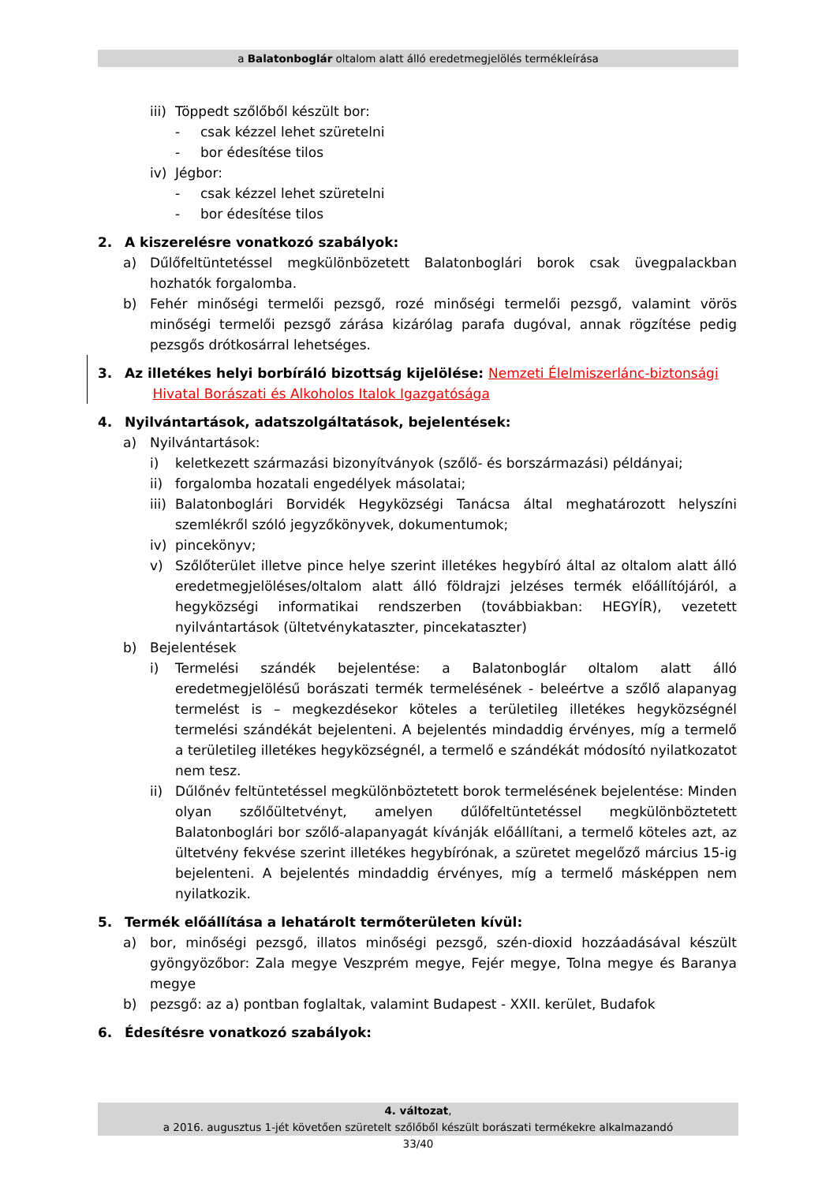a Balatonboglár oltalom alatt álló eredetmegjelölés termékleírása
iii) Töppedt szőlőből készült bor:
- csak kézzel lehet szüretelni
- bor édesítése tilos
iv) Jégbor:
- csak kézzel lehet szüretelni
- bor édesítése tilos
2. A kiszerelésre vonatkozó szabályok:
a) Dűlőfeltüntetéssel megkülönbözetett Balatonboglári borok csak üvegpalackban hozhatók forgalomba.
b) Fehér minőségi termelői pezsgő, rozé minőségi termelői pezsgő, valamint vörös minőségi termelői pezsgő zárása kizárólag parafa dugóval, annak rögzítése pedig pezsgős drótkosárral lehetséges.
3. Az illetékes helyi borbíráló bizottság kijelölése: Nemzeti Élelmiszerlánc-biztonsági
Hivatal Borászati és Alkoholos Italok Igazgatósága
4. Nyilvántartások, adatszolgáltatások, bejelentések:
a) Nyilvántartások:
i) keletkezett származási bizonyítványok (szőlő- és borszármazási) példányai;
ii) forgalomba hozatali engedélyek másolatai;
iii) Balatonboglári Borvidék Hegyközségi Tanácsa által meghatározott helyszíni szemlékről szóló jegyzőkönyvek, dokumentumok;
iv) pincekönyv;
v) Szőlőterület illetve pince helye szerint illetékes hegybíró által az oltalom alatt álló eredetmegjelöléses/oltalom alatt álló földrajzi jelzéses termék előállítójáról, a hegyközségi informatikai rendszerben (továbbiakban: HEGYÍR), vezetett nyilvántartások (ültetvénykataszter, pincekataszter)
b) Bejelentések
i) Termelési szándék bejelentése: a Balatonboglár oltalom alatt álló eredetmegjelölésű borászati termék termelésének - beleértve a szőlő alapanyag termelést is – megkezdésekor köteles a területileg illetékes hegyközségnél termelési szándékát bejelenteni. A bejelentés mindaddig érvényes, míg a termelő a területileg illetékes hegyközségnél, a termelő e szándékát módosító nyilatkozatot nem tesz.
ii) Dűlőnév feltüntetéssel megkülönböztetett borok termelésének bejelentése: Minden olyan szőlőültetvényt, amelyen dűlőfeltüntetéssel megkülönböztetett Balatonboglári bor szőlő-alapanyagát kívánják előállítani, a termelő köteles azt, az ültetvény fekvése szerint illetékes hegybírónak, a szüretet megelőző március 15-ig bejelenteni. A bejelentés mindaddig érvényes, míg a termelő másképpen nem nyilatkozik.
5. Termék előállítása a lehatárolt termőterületen kívül:
a) bor, minőségi pezsgő, illatos minőségi pezsgő, szén-dioxid hozzáadásával készült gyöngyözőbor: Zala megye Veszprém megye, Fejér megye, Tolna megye és Baranya megye
b) pezsgő: az a) pontban foglaltak, valamint Budapest - XXII. kerület, Budafok
6. Édesítésre vonatkozó szabályok:
4. változat,
a 2016. augusztus 1-jét követően szüretelt szőlőből készült borászati termékekre alkalmazandó
33/40